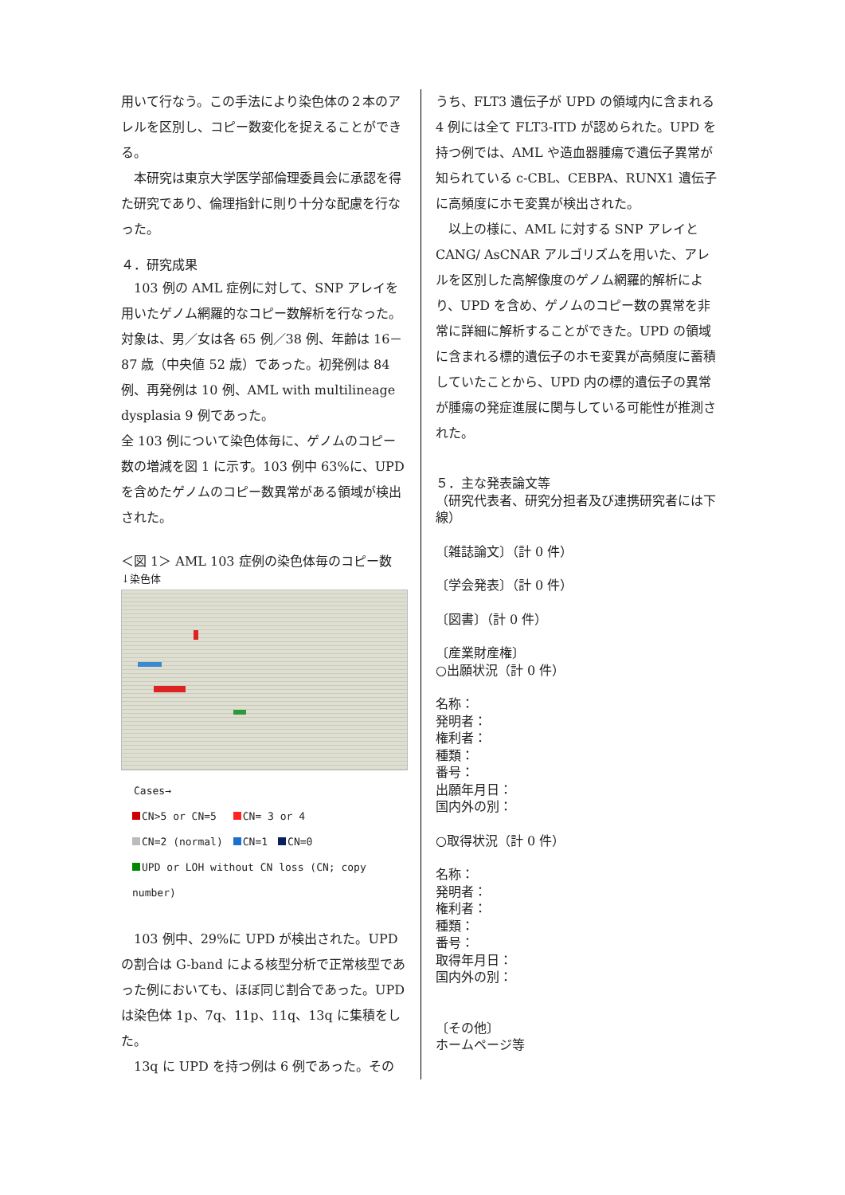用いて行なう。この手法により染色体の２本のアレルを区別し、コピー数変化を捉えることができる。
　本研究は東京大学医学部倫理委員会に承認を得た研究であり、倫理指針に則り十分な配慮を行なった。
４．研究成果
　103 例の AML 症例に対して、SNP アレイを用いたゲノム網羅的なコピー数解析を行なった。対象は、男／女は各 65 例／38 例、年齢は 16－87 歳（中央値 52 歳）であった。初発例は 84 例、再発例は 10 例、AML with multilineage dysplasia 9 例であった。
全 103 例について染色体毎に、ゲノムのコピー数の増減を図 1 に示す。103 例中 63%に、UPD を含めたゲノムのコピー数異常がある領域が検出された。
＜図 1＞ AML 103 症例の染色体毎のコピー数
↓染色体
Cases→
CN>5 or CN=5　 CN= 3 or 4
CN=2 (normal)　 CN=1　 CN=0
UPD or LOH without CN loss (CN; copy number)
　103 例中、29%に UPD が検出された。UPD の割合は G-band による核型分析で正常核型であった例においても、ほぼ同じ割合であった。UPD は染色体 1p、7q、11p、11q、13q に集積をした。
　13q に UPD を持つ例は 6 例であった。その
うち、FLT3 遺伝子が UPD の領域内に含まれる 4 例には全て FLT3-ITD が認められた。UPD を持つ例では、AML や造血器腫瘍で遺伝子異常が知られている c-CBL、CEBPA、RUNX1 遺伝子に高頻度にホモ変異が検出された。
　以上の様に、AML に対する SNP アレイと CANG/ AsCNAR アルゴリズムを用いた、アレルを区別した高解像度のゲノム網羅的解析により、UPD を含め、ゲノムのコピー数の異常を非常に詳細に解析することができた。UPD の領域に含まれる標的遺伝子のホモ変異が高頻度に蓄積していたことから、UPD 内の標的遺伝子の異常が腫瘍の発症進展に関与している可能性が推測された。
５．主な発表論文等
（研究代表者、研究分担者及び連携研究者には下線）
〔雑誌論文〕（計 0 件）
〔学会発表〕（計 0 件）
〔図書〕（計 0 件）
〔産業財産権〕
○出願状況（計 0 件）
名称：
発明者：
権利者：
種類：
番号：
出願年月日：
国内外の別：
○取得状況（計 0 件）
名称：
発明者：
権利者：
種類：
番号：
取得年月日：
国内外の別：
〔その他〕
ホームページ等